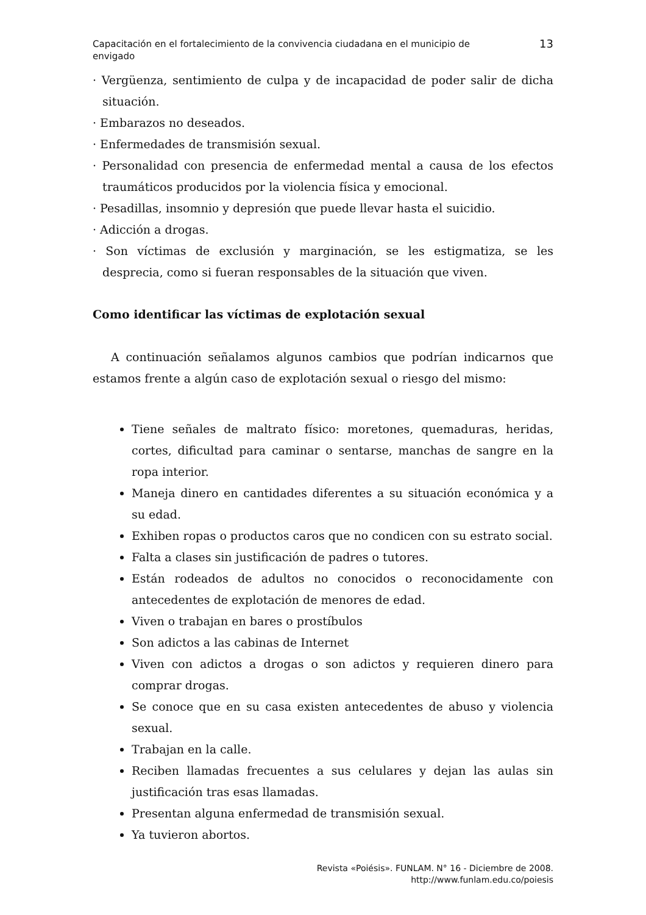Capacitación en el fortalecimiento de la convivencia ciudadana en el municipio de
envigado
13
· Vergüenza, sentimiento de culpa y de incapacidad de poder salir de dicha situación.
· Embarazos no deseados.
· Enfermedades de transmisión sexual.
· Personalidad con presencia de enfermedad mental a causa de los efectos traumáticos producidos por la violencia física y emocional.
· Pesadillas, insomnio y depresión que puede llevar hasta el suicidio.
· Adicción a drogas.
· Son víctimas de exclusión y marginación, se les estigmatiza, se les desprecia, como si fueran responsables de la situación que viven.
Como identificar las víctimas de explotación sexual
A continuación señalamos algunos cambios que podrían indicarnos que estamos frente a algún caso de explotación sexual o riesgo del mismo:
Tiene señales de maltrato físico: moretones, quemaduras, heridas, cortes, dificultad para caminar o sentarse, manchas de sangre en la ropa interior.
Maneja dinero en cantidades diferentes a su situación económica y a su edad.
Exhiben ropas o productos caros que no condicen con su estrato social.
Falta a clases sin justificación de padres o tutores.
Están rodeados de adultos no conocidos o reconocidamente con antecedentes de explotación de menores de edad.
Viven o trabajan en bares o prostíbulos
Son adictos a las cabinas de Internet
Viven con adictos a drogas o son adictos y requieren dinero para comprar drogas.
Se conoce que en su casa existen antecedentes de abuso y violencia sexual.
Trabajan en la calle.
Reciben llamadas frecuentes a sus celulares y dejan las aulas sin justificación tras esas llamadas.
Presentan alguna enfermedad de transmisión sexual.
Ya tuvieron abortos.
Revista «Poiésis». FUNLAM. N° 16 - Diciembre de 2008.
http://www.funlam.edu.co/poiesis